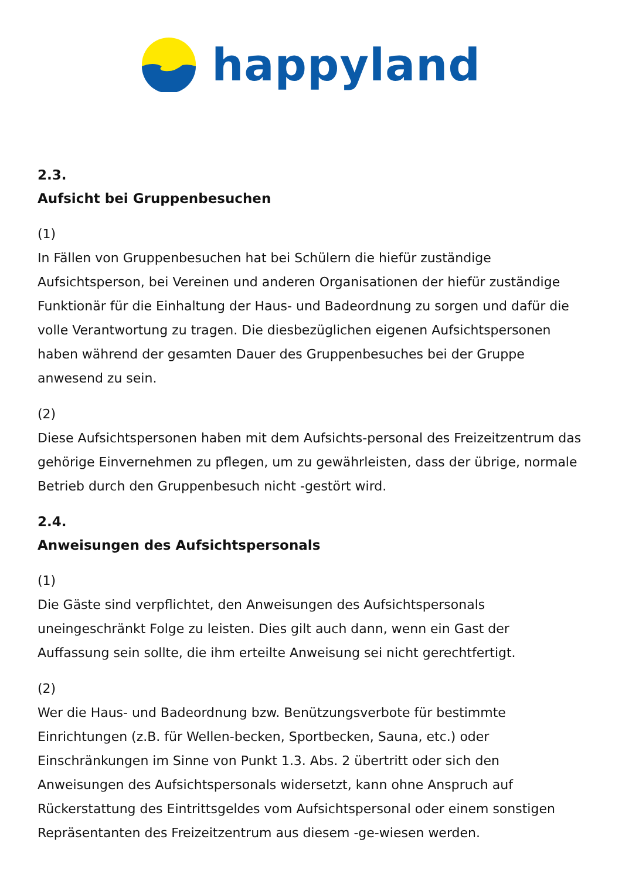happyland
2.3.
Aufsicht bei Gruppenbesuchen
(1)
In Fällen von Gruppenbesuchen hat bei Schülern die hiefür zuständige Aufsichtsperson, bei Vereinen und anderen Organisationen der hiefür zuständige Funktionär für die Einhaltung der Haus- und Badeordnung zu sorgen und dafür die volle Verantwortung zu tragen. Die diesbezüglichen eigenen Aufsichtspersonen haben während der gesamten Dauer des Gruppenbesuches bei der Gruppe anwesend zu sein.
(2)
Diese Aufsichtspersonen haben mit dem Aufsichts-personal des Freizeitzentrum das gehörige Einvernehmen zu pflegen, um zu gewährleisten, dass der übrige, normale Betrieb durch den Gruppenbesuch nicht -gestört wird.
2.4.
Anweisungen des Aufsichtspersonals
(1)
Die Gäste sind verpflichtet, den Anweisungen des Aufsichtspersonals uneingeschränkt Folge zu leisten. Dies gilt auch dann, wenn ein Gast der Auffassung sein sollte, die ihm erteilte Anweisung sei nicht gerechtfertigt.
(2)
Wer die Haus- und Badeordnung bzw. Benützungsverbote für bestimmte Einrichtungen (z.B. für Wellen-becken, Sportbecken, Sauna, etc.) oder Einschränkungen im Sinne von Punkt 1.3. Abs. 2 übertritt oder sich den Anweisungen des Aufsichtspersonals widersetzt, kann ohne Anspruch auf Rückerstattung des Eintrittsgeldes vom Aufsichtspersonal oder einem sonstigen Repräsentanten des Freizeitzentrum aus diesem -ge-wiesen werden.